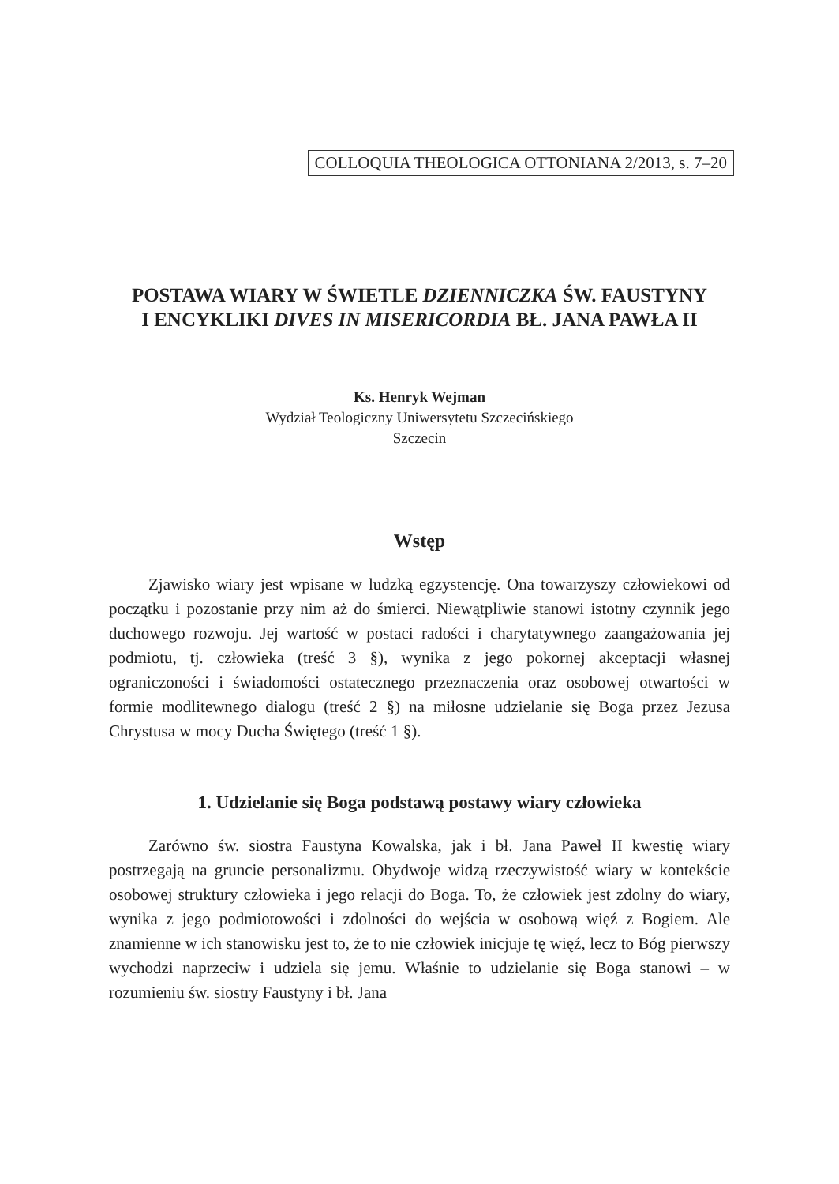COLLOQUIA THEOLOGICA OTTONIANA 2/2013, s. 7–20
POSTAWA WIARY W ŚWIETLE DZIENNICZKA ŚW. FAUSTYNY
I ENCYKLIKI DIVES IN MISERICORDIA BŁ. JANA PAWŁA II
Ks. Henryk Wejman
Wydział Teologiczny Uniwersytetu Szczecińskiego
Szczecin
Wstęp
Zjawisko wiary jest wpisane w ludzką egzystencję. Ona towarzyszy człowiekowi od początku i pozostanie przy nim aż do śmierci. Niewątpliwie stanowi istotny czynnik jego duchowego rozwoju. Jej wartość w postaci radości i charytatywnego zaangażowania jej podmiotu, tj. człowieka (treść 3 §), wynika z jego pokornej akceptacji własnej ograniczoności i świadomości ostatecznego przeznaczenia oraz osobowej otwartości w formie modlitewnego dialogu (treść 2 §) na miłosne udzielanie się Boga przez Jezusa Chrystusa w mocy Ducha Świętego (treść 1 §).
1. Udzielanie się Boga podstawą postawy wiary człowieka
Zarówno św. siostra Faustyna Kowalska, jak i bł. Jana Paweł II kwestię wiary postrzegają na gruncie personalizmu. Obydwoje widzą rzeczywistość wiary w kontekście osobowej struktury człowieka i jego relacji do Boga. To, że człowiek jest zdolny do wiary, wynika z jego podmiotowości i zdolności do wejścia w osobową więź z Bogiem. Ale znamienne w ich stanowisku jest to, że to nie człowiek inicjuje tę więź, lecz to Bóg pierwszy wychodzi naprzeciw i udziela się jemu. Właśnie to udzielanie się Boga stanowi – w rozumieniu św. siostry Faustyny i bł. Jana